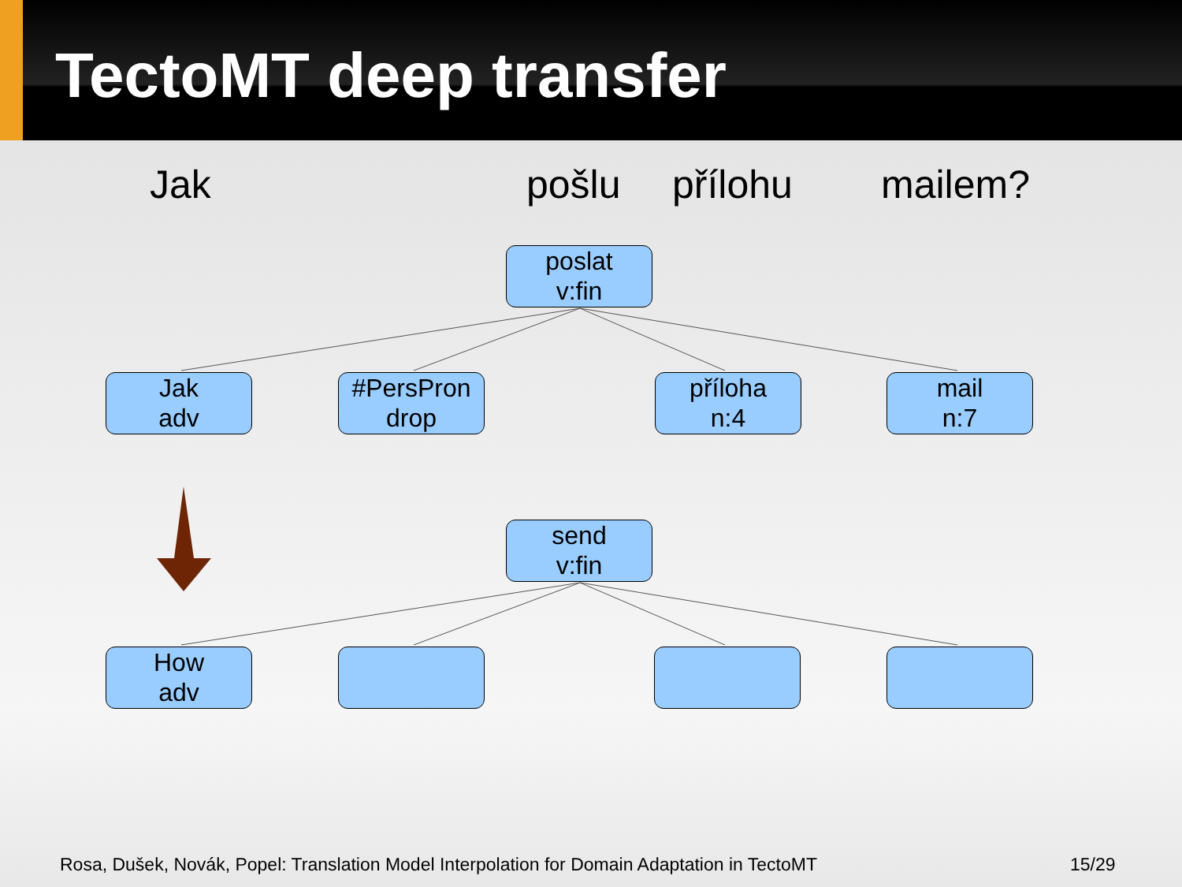TectoMT deep transfer
Jak pošlu přílohu mailem?
poslat
v:fin
Jak
adv
#PersPron
drop
příloha
n:4
mail
n:7
send
v:fin
How
adv
Rosa, Dušek, Novák, Popel: Translation Model Interpolation for Domain Adaptation in TectoMT
15/29